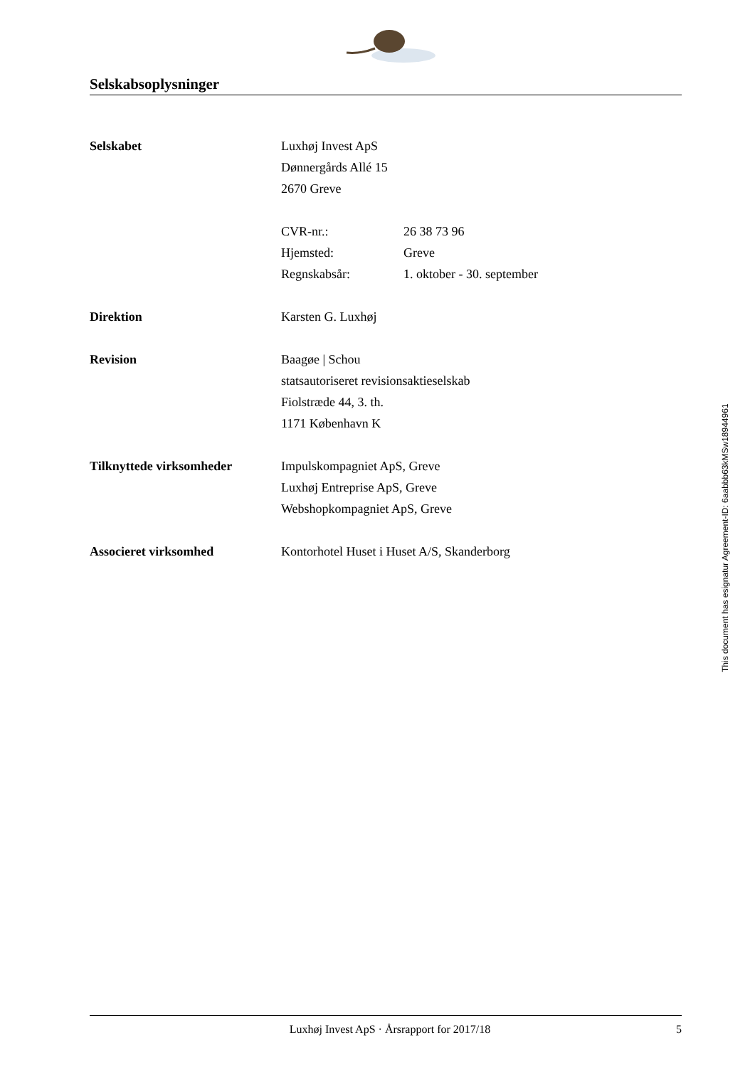Selskabsoplysninger
Selskabet Luxhøj Invest ApS
Dønnergårds Allé 15
2670 Greve
CVR-nr.: 26 38 73 96
Hjemsted: Greve
Regnskabsår: 1. oktober - 30. september
Direktion Karsten G. Luxhøj
Revision Baagøe | Schou
statsautoriseret revisionsaktieselskab
Fiolstræde 44, 3. th.
1171 København K
Tilknyttede virksomheder Impulskompagniet ApS, Greve
Luxhøj Entreprise ApS, Greve
Webshopkompagniet ApS, Greve
Associeret virksomhed Kontorhotel Huset i Huset A/S, Skanderborg
This document has esignatur Agreement-ID: 6aabbb63kMSw18944961
Luxhøj Invest ApS · Årsrapport for 2017/18
5